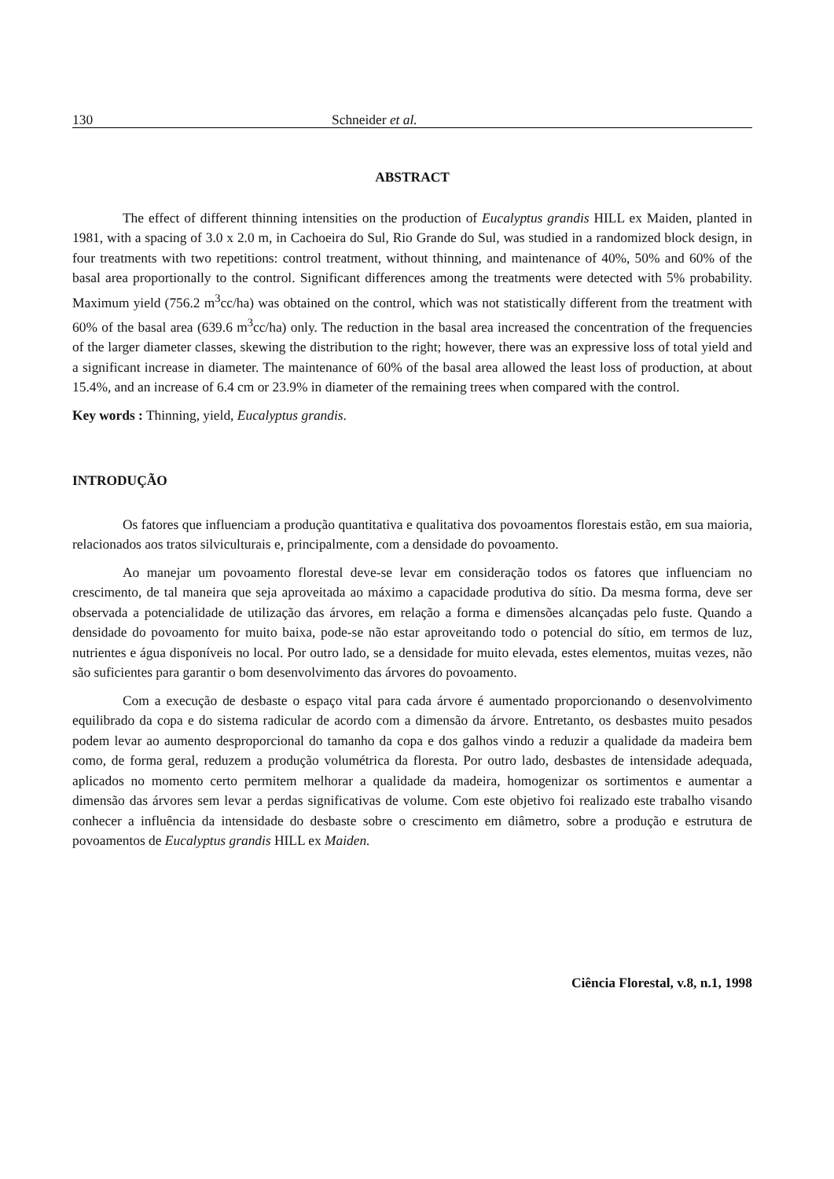130 Schneider et al.
ABSTRACT
The effect of different thinning intensities on the production of Eucalyptus grandis HILL ex Maiden, planted in 1981, with a spacing of 3.0 x 2.0 m, in Cachoeira do Sul, Rio Grande do Sul, was studied in a randomized block design, in four treatments with two repetitions: control treatment, without thinning, and maintenance of 40%, 50% and 60% of the basal area proportionally to the control. Significant differences among the treatments were detected with 5% probability. Maximum yield (756.2 m<sup>3</sup>cc/ha) was obtained on the control, which was not statistically different from the treatment with 60% of the basal area (639.6 m<sup>3</sup>cc/ha) only. The reduction in the basal area increased the concentration of the frequencies of the larger diameter classes, skewing the distribution to the right; however, there was an expressive loss of total yield and a significant increase in diameter. The maintenance of 60% of the basal area allowed the least loss of production, at about 15.4%, and an increase of 6.4 cm or 23.9% in diameter of the remaining trees when compared with the control.
Key words : Thinning, yield, Eucalyptus grandis.
INTRODUÇÃO
Os fatores que influenciam a produção quantitativa e qualitativa dos povoamentos florestais estão, em sua maioria, relacionados aos tratos silviculturais e, principalmente, com a densidade do povoamento.
Ao manejar um povoamento florestal deve-se levar em consideração todos os fatores que influenciam no crescimento, de tal maneira que seja aproveitada ao máximo a capacidade produtiva do sítio. Da mesma forma, deve ser observada a potencialidade de utilização das árvores, em relação a forma e dimensões alcançadas pelo fuste. Quando a densidade do povoamento for muito baixa, pode-se não estar aproveitando todo o potencial do sítio, em termos de luz, nutrientes e água disponíveis no local. Por outro lado, se a densidade for muito elevada, estes elementos, muitas vezes, não são suficientes para garantir o bom desenvolvimento das árvores do povoamento.
Com a execução de desbaste o espaço vital para cada árvore é aumentado proporcionando o desenvolvimento equilibrado da copa e do sistema radicular de acordo com a dimensão da árvore. Entretanto, os desbastes muito pesados podem levar ao aumento desproporcional do tamanho da copa e dos galhos vindo a reduzir a qualidade da madeira bem como, de forma geral, reduzem a produção volumétrica da floresta. Por outro lado, desbastes de intensidade adequada, aplicados no momento certo permitem melhorar a qualidade da madeira, homogenizar os sortimentos e aumentar a dimensão das árvores sem levar a perdas significativas de volume. Com este objetivo foi realizado este trabalho visando conhecer a influência da intensidade do desbaste sobre o crescimento em diâmetro, sobre a produção e estrutura de povoamentos de Eucalyptus grandis HILL ex Maiden.
Ciência Florestal, v.8, n.1, 1998